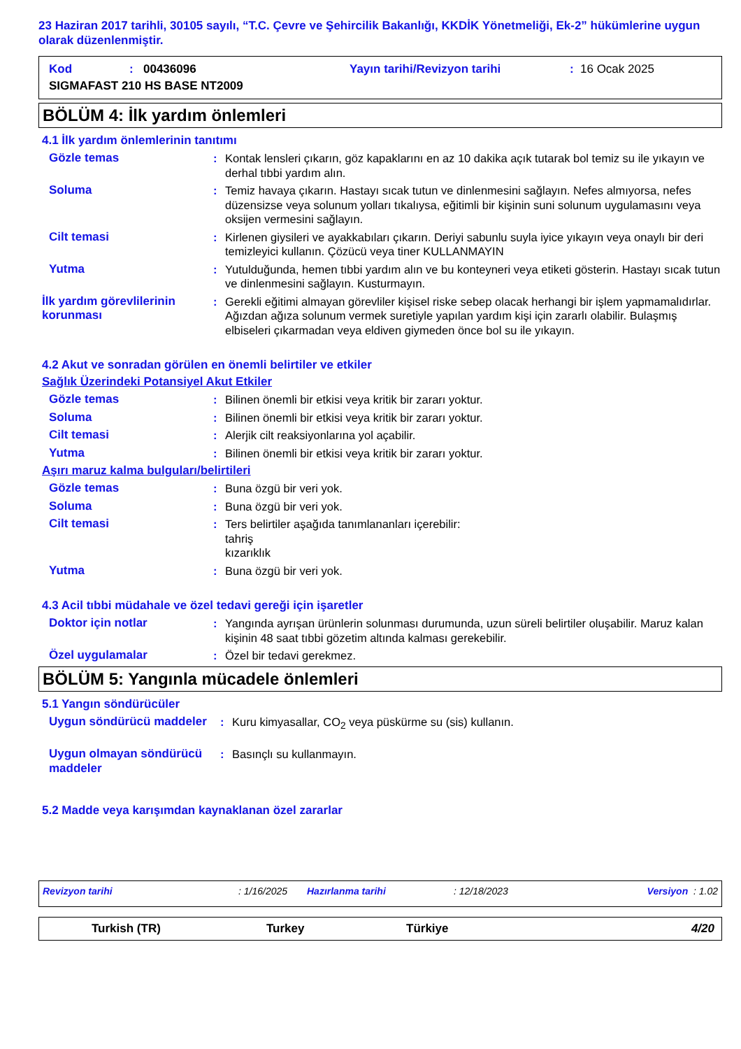23 Haziran 2017 tarihli, 30105 sayılı, “T.C. Çevre ve Şehircilik Bakanlığı, KKDİK Yönetmeliği, Ek-2” hükümlerine uygun olarak düzenlenmiştir.
Kod: 00436096 Yayın tarihi/Revizyon tarihi: 16 Ocak 2025
SIGMAFAST 210 HS BASE NT2009
BÖLÜM 4: İlk yardım önlemleri
4.1 İlk yardım önlemlerinin tanıtımı
Gözle temas : Kontak lensleri çıkarın, göz kapaklarını en az 10 dakika açık tutarak bol temiz su ile yıkayın ve derhal tıbbi yardım alın.
Soluma : Temiz havaya çıkarın. Hastayı sıcak tutun ve dinlenmesini sağlayın. Nefes almıyorsa, nefes düzensizse veya solunum yolları tıkalıysa, eğitimli bir kişinin suni solunum uygulamasını veya oksijen vermesini sağlayın.
Cilt temasi : Kirlenen giysileri ve ayakkabıları çıkarın. Deriyi sabunlu suyla iyice yıkayın veya onaylı bir deri temizleyici kullanın. Çözücü veya tiner KULLANMAYIN
Yutma : Yutulduğunda, hemen tıbbi yardım alın ve bu konteyneri veya etiketi gösterin. Hastayı sıcak tutun ve dinlenmesini sağlayın. Kusturmayın.
İlk yardım görevlilerinin korunması
: Gerekli eğitimi almayan görevliler kişisel riske sebep olacak herhangi bir işlem yapmamalıdırlar. Ağızdan ağıza solunum vermek suretiyle yapılan yardım kişi için zararlı olabilir. Bulaşmış elbiseleri çıkarmadan veya eldiven giymeden önce bol su ile yıkayın.
4.2 Akut ve sonradan görülen en önemli belirtiler ve etkiler
Sağlık Üzerindeki Potansiyel Akut Etkiler
Gözle temas : Bilinen önemli bir etkisi veya kritik bir zararı yoktur.
Soluma : Bilinen önemli bir etkisi veya kritik bir zararı yoktur.
Cilt temasi : Alerjik cilt reaksiyonlarına yol açabilir.
Yutma : Bilinen önemli bir etkisi veya kritik bir zararı yoktur.
Aşırı maruz kalma bulguları/belirtileri
Gözle temas : Buna özgü bir veri yok.
Soluma : Buna özgü bir veri yok.
Cilt temasi : Ters belirtiler aşağıda tanımlananları içerebilir:
tahriş
kızarıklık
Yutma : Buna özgü bir veri yok.
4.3 Acil tıbbi müdahale ve özel tedavi gereği için işaretler
Doktor için notlar : Yangında ayrışan ürünlerin solunması durumunda, uzun süreli belirtiler oluşabilir. Maruz kalan kişinin 48 saat tıbbi gözetim altında kalması gerekebilir.
Özel uygulamalar : Özel bir tedavi gerekmez.
BÖLÜM 5: Yangınla mücadele önlemleri
5.1 Yangın söndürücüler
Uygun söndürücü maddeler : Kuru kimyasallar, CO<sub>2</sub> veya püskürme su (sis) kullanın.
Uygun olmayan söndürücü maddeler
: Basınçlı su kullanmayın.
5.2 Madde veya karışımdan kaynaklanan özel zararlar
Revizyon tarihi: 1/16/2025 Hazırlanma tarihi: 12/18/2023 Versiyon : 1.02
Turkish (TR) Turkey Türkiye 4/20